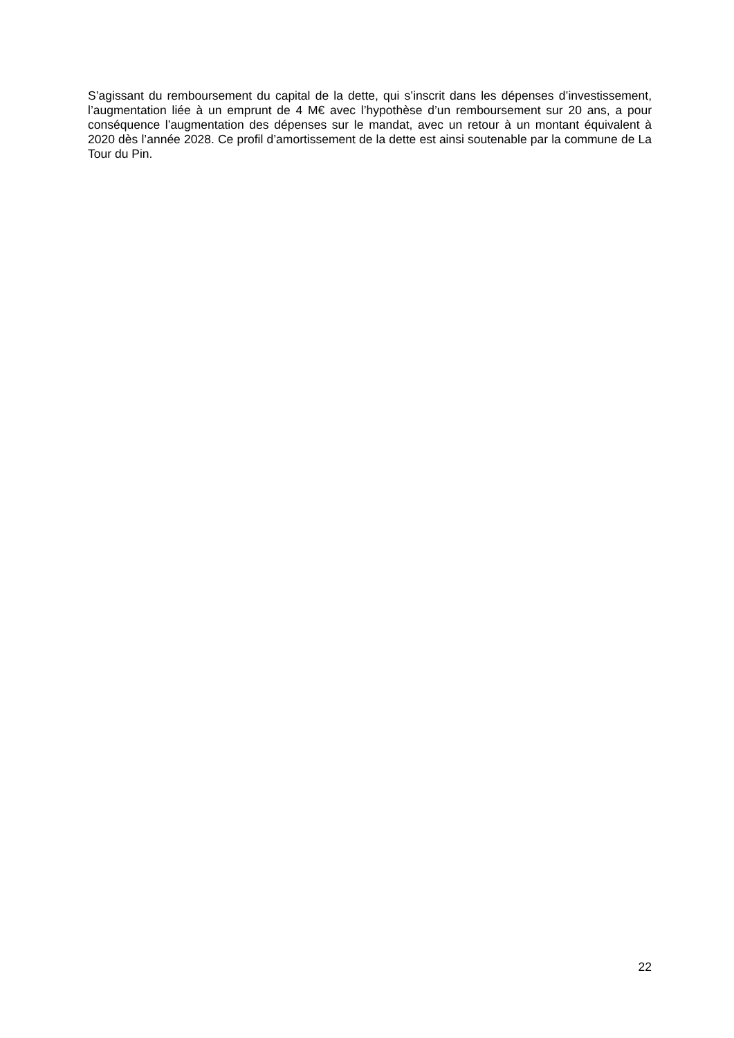S’agissant du remboursement du capital de la dette, qui s’inscrit dans les dépenses d’investissement, l’augmentation liée à un emprunt de 4 M€ avec l’hypothèse d’un remboursement sur 20 ans, a pour conséquence l’augmentation des dépenses sur le mandat, avec un retour à un montant équivalent à 2020 dès l’année 2028. Ce profil d’amortissement de la dette est ainsi soutenable par la commune de La Tour du Pin.
22